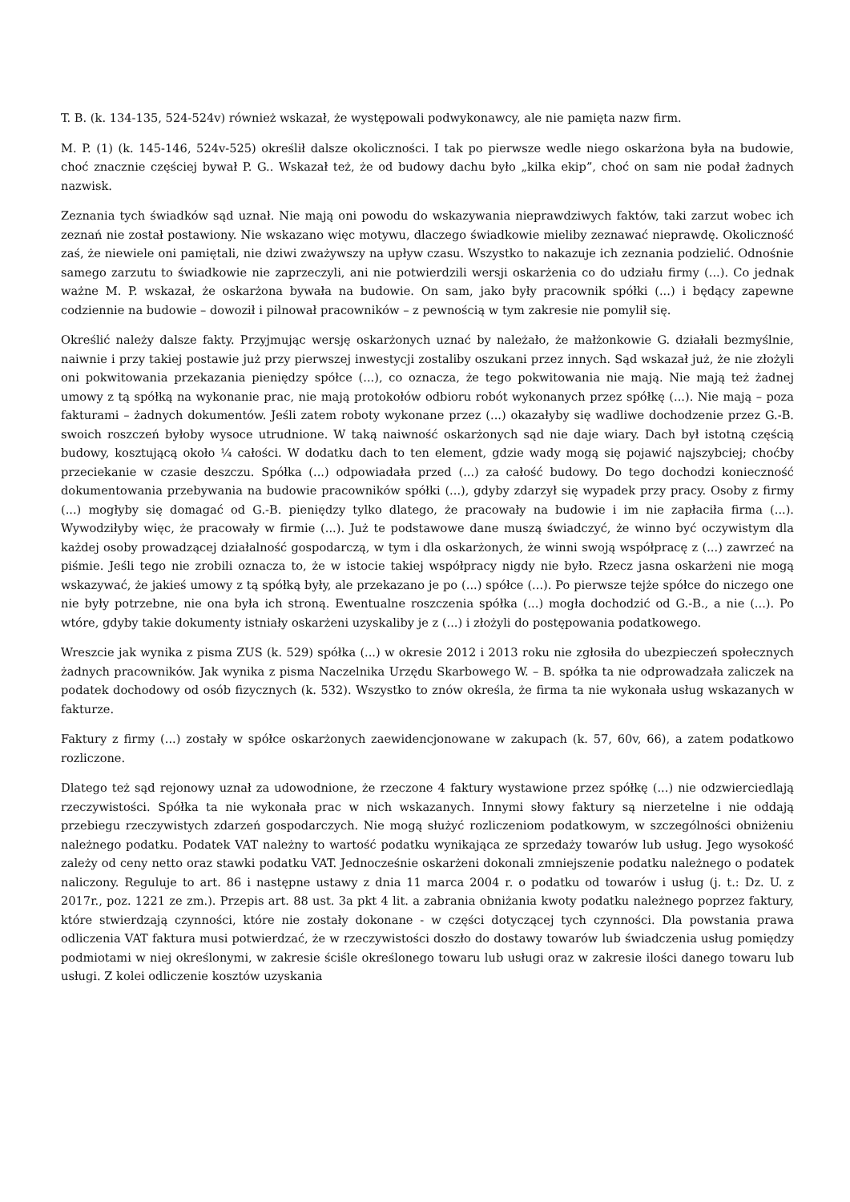T. B. (k. 134-135, 524-524v) również wskazał, że występowali podwykonawcy, ale nie pamięta nazw firm.
M. P. (1) (k. 145-146, 524v-525) określił dalsze okoliczności. I tak po pierwsze wedle niego oskarżona była na budowie, choć znacznie częściej bywał P. G.. Wskazał też, że od budowy dachu było „kilka ekip”, choć on sam nie podał żadnych nazwisk.
Zeznania tych świadków sąd uznał. Nie mają oni powodu do wskazywania nieprawdziwych faktów, taki zarzut wobec ich zeznań nie został postawiony. Nie wskazano więc motywu, dlaczego świadkowie mieliby zeznawać nieprawdę. Okoliczność zaś, że niewiele oni pamiętali, nie dziwi zważywszy na upływ czasu. Wszystko to nakazuje ich zeznania podzielić. Odnośnie samego zarzutu to świadkowie nie zaprzeczyli, ani nie potwierdzili wersji oskarżenia co do udziału firmy (...). Co jednak ważne M. P. wskazał, że oskarżona bywała na budowie. On sam, jako były pracownik spółki (...) i będący zapewne codziennie na budowie – dowoził i pilnował pracowników – z pewnością w tym zakresie nie pomylił się.
Określić należy dalsze fakty. Przyjmując wersję oskarżonych uznać by należało, że małżonkowie G. działali bezmyślnie, naiwnie i przy takiej postawie już przy pierwszej inwestycji zostaliby oszukani przez innych. Sąd wskazał już, że nie złożyli oni pokwitowania przekazania pieniędzy spółce (...), co oznacza, że tego pokwitowania nie mają. Nie mają też żadnej umowy z tą spółką na wykonanie prac, nie mają protokołów odbioru robót wykonanych przez spółkę (...). Nie mają – poza fakturami – żadnych dokumentów. Jeśli zatem roboty wykonane przez (...) okazałyby się wadliwe dochodzenie przez G.-B. swoich roszczeń byłoby wysoce utrudnione. W taką naiwność oskarżonych sąd nie daje wiary. Dach był istotną częścią budowy, kosztującą około ¼ całości. W dodatku dach to ten element, gdzie wady mogą się pojawić najszybciej; choćby przeciekanie w czasie deszczu. Spółka (...) odpowiadała przed (...) za całość budowy. Do tego dochodzi konieczność dokumentowania przebywania na budowie pracowników spółki (...), gdyby zdarzył się wypadek przy pracy. Osoby z firmy (...) mogłyby się domagać od G.-B. pieniędzy tylko dlatego, że pracowały na budowie i im nie zapłaciła firma (...). Wywodziłyby więc, że pracowały w firmie (...). Już te podstawowe dane muszą świadczyć, że winno być oczywistym dla każdej osoby prowadzącej działalność gospodarczą, w tym i dla oskarżonych, że winni swoją współpracę z (...) zawrzeć na piśmie. Jeśli tego nie zrobili oznacza to, że w istocie takiej współpracy nigdy nie było. Rzecz jasna oskarżeni nie mogą wskazywać, że jakieś umowy z tą spółką były, ale przekazano je po (...) spółce (...). Po pierwsze tejże spółce do niczego one nie były potrzebne, nie ona była ich stroną. Ewentualne roszczenia spółka (...) mogła dochodzić od G.-B., a nie (...). Po wtóre, gdyby takie dokumenty istniały oskarżeni uzyskaliby je z (...) i złożyli do postępowania podatkowego.
Wreszcie jak wynika z pisma ZUS (k. 529) spółka (...) w okresie 2012 i 2013 roku nie zgłosiła do ubezpieczeń społecznych żadnych pracowników. Jak wynika z pisma Naczelnika Urzędu Skarbowego W. – B. spółka ta nie odprowadzała zaliczek na podatek dochodowy od osób fizycznych (k. 532). Wszystko to znów określa, że firma ta nie wykonała usług wskazanych w fakturze.
Faktury z firmy (...) zostały w spółce oskarżonych zaewidencjonowane w zakupach (k. 57, 60v, 66), a zatem podatkowo rozliczone.
Dlatego też sąd rejonowy uznał za udowodnione, że rzeczone 4 faktury wystawione przez spółkę (...) nie odzwierciedlają rzeczywistości. Spółka ta nie wykonała prac w nich wskazanych. Innymi słowy faktury są nierzetelne i nie oddają przebiegu rzeczywistych zdarzeń gospodarczych. Nie mogą służyć rozliczeniom podatkowym, w szczególności obniżeniu należnego podatku. Podatek VAT należny to wartość podatku wynikająca ze sprzedaży towarów lub usług. Jego wysokość zależy od ceny netto oraz stawki podatku VAT. Jednocześnie oskarżeni dokonali zmniejszenie podatku należnego o podatek naliczony. Reguluje to art. 86 i następne ustawy z dnia 11 marca 2004 r. o podatku od towarów i usług (j. t.: Dz. U. z 2017r., poz. 1221 ze zm.). Przepis art. 88 ust. 3a pkt 4 lit. a zabrania obniżania kwoty podatku należnego poprzez faktury, które stwierdzają czynności, które nie zostały dokonane - w części dotyczącej tych czynności. Dla powstania prawa odliczenia VAT faktura musi potwierdzać, że w rzeczywistości doszło do dostawy towarów lub świadczenia usług pomiędzy podmiotami w niej określonymi, w zakresie ściśle określonego towaru lub usługi oraz w zakresie ilości danego towaru lub usługi. Z kolei odliczenie kosztów uzyskania